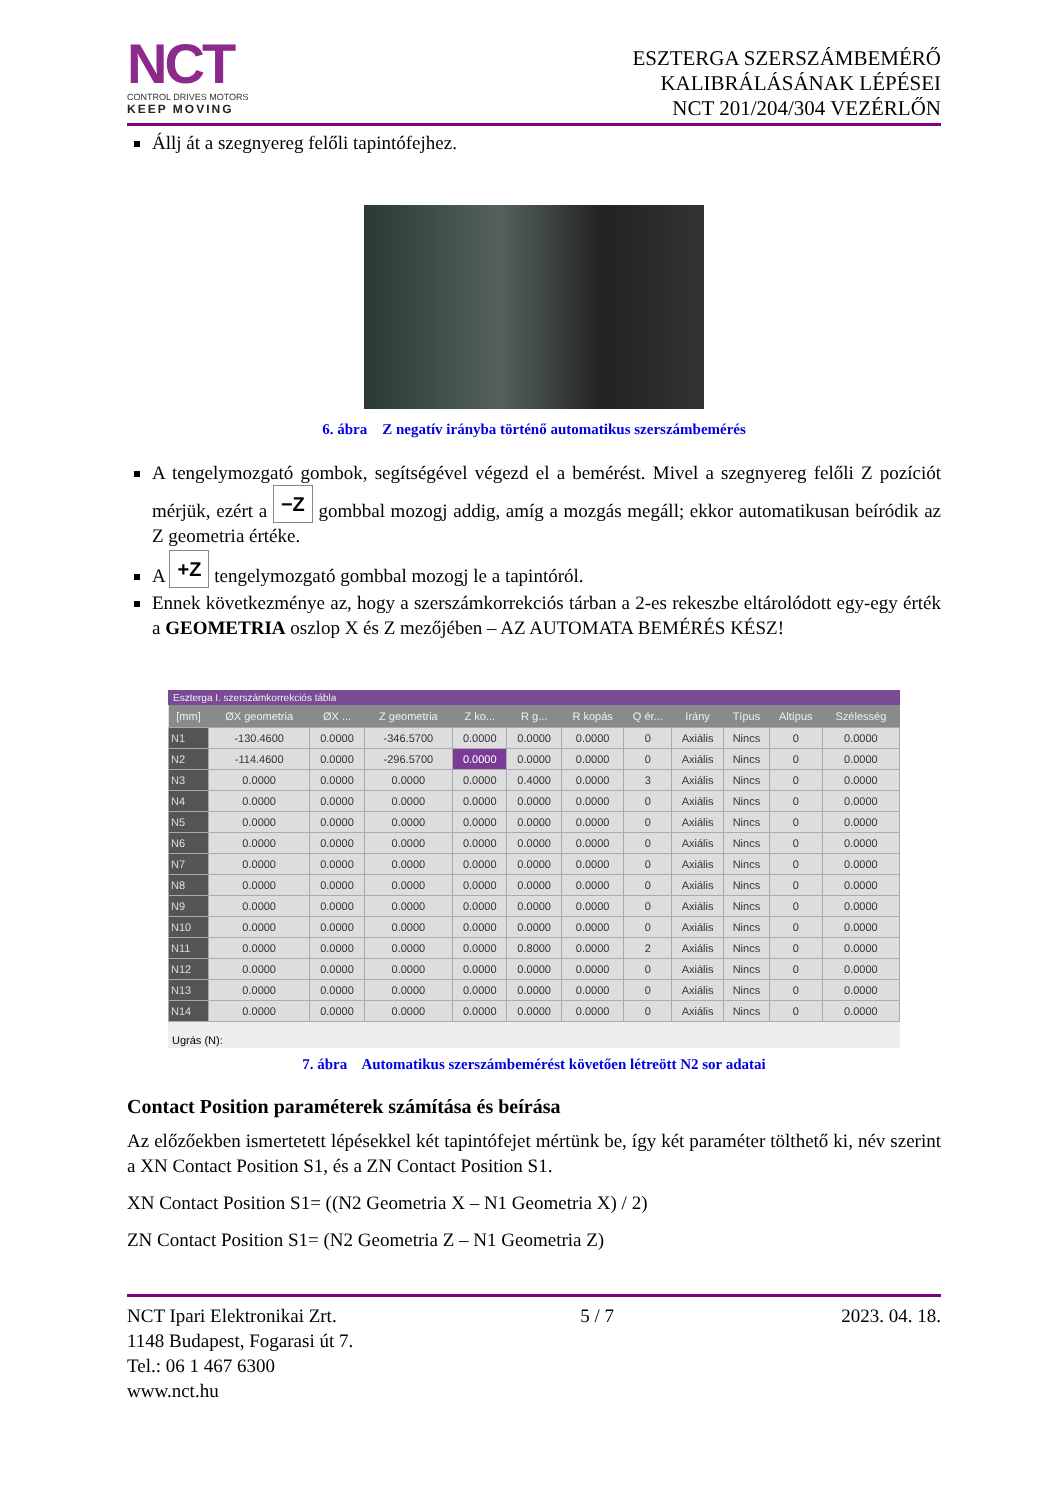NCT
CONTROL DRIVES MOTORS
KEEP MOVING
ESZTERGA SZERSZÁMBEMÉRŐ
KALIBRÁLÁSÁNAK LÉPÉSEI
NCT 201/204/304 VEZÉRLŐN
Állj át a szegnyereg felőli tapintófejhez.
6. ábra Z negatív irányba történő automatikus szerszámbemérés
A tengelymozgató gombok, segítségével végezd el a bemérést. Mivel a szegnyereg felőli Z pozíciót mérjük, ezért a −Z gombbal mozogj addig, amíg a mozgás megáll; ekkor automatikusan beíródik az Z geometria értéke.
A +Z tengelymozgató gombbal mozogj le a tapintóról.
Ennek következménye az, hogy a szerszámkorrekciós tárban a 2-es rekeszbe eltárolódott egy-egy érték a GEOMETRIA oszlop X és Z mezőjében – AZ AUTOMATA BEMÉRÉS KÉSZ!
Esztergа I. szerszámkorrekciós tábla
| [mm] | ØX geometria | ØX ... | Z geometria | Z ko... | R g... | R kopás | Q ér... | Irány | Típus | Altípus | Szélesség |
| --- | --- | --- | --- | --- | --- | --- | --- | --- | --- | --- | --- |
| N1 | -130.4600 | 0.0000 | -346.5700 | 0.0000 | 0.0000 | 0.0000 | 0 | Axiális | Nincs | 0 | 0.0000 |
| N2 | -114.4600 | 0.0000 | -296.5700 | 0.0000 | 0.0000 | 0.0000 | 0 | Axiális | Nincs | 0 | 0.0000 |
| N3 | 0.0000 | 0.0000 | 0.0000 | 0.0000 | 0.4000 | 0.0000 | 3 | Axiális | Nincs | 0 | 0.0000 |
| N4 | 0.0000 | 0.0000 | 0.0000 | 0.0000 | 0.0000 | 0.0000 | 0 | Axiális | Nincs | 0 | 0.0000 |
| N5 | 0.0000 | 0.0000 | 0.0000 | 0.0000 | 0.0000 | 0.0000 | 0 | Axiális | Nincs | 0 | 0.0000 |
| N6 | 0.0000 | 0.0000 | 0.0000 | 0.0000 | 0.0000 | 0.0000 | 0 | Axiális | Nincs | 0 | 0.0000 |
| N7 | 0.0000 | 0.0000 | 0.0000 | 0.0000 | 0.0000 | 0.0000 | 0 | Axiális | Nincs | 0 | 0.0000 |
| N8 | 0.0000 | 0.0000 | 0.0000 | 0.0000 | 0.0000 | 0.0000 | 0 | Axiális | Nincs | 0 | 0.0000 |
| N9 | 0.0000 | 0.0000 | 0.0000 | 0.0000 | 0.0000 | 0.0000 | 0 | Axiális | Nincs | 0 | 0.0000 |
| N10 | 0.0000 | 0.0000 | 0.0000 | 0.0000 | 0.0000 | 0.0000 | 0 | Axiális | Nincs | 0 | 0.0000 |
| N11 | 0.0000 | 0.0000 | 0.0000 | 0.0000 | 0.8000 | 0.0000 | 2 | Axiális | Nincs | 0 | 0.0000 |
| N12 | 0.0000 | 0.0000 | 0.0000 | 0.0000 | 0.0000 | 0.0000 | 0 | Axiális | Nincs | 0 | 0.0000 |
| N13 | 0.0000 | 0.0000 | 0.0000 | 0.0000 | 0.0000 | 0.0000 | 0 | Axiális | Nincs | 0 | 0.0000 |
| N14 | 0.0000 | 0.0000 | 0.0000 | 0.0000 | 0.0000 | 0.0000 | 0 | Axiális | Nincs | 0 | 0.0000 |
Ugrás (N):
7. ábra Automatikus szerszámbemérést követően létreött N2 sor adatai
Contact Position paraméterek számítása és beírása
Az előzőekben ismertetett lépésekkel két tapintófejet mértünk be, így két paraméter tölthető ki, név szerint a XN Contact Position S1, és a ZN Contact Position S1.
XN Contact Position S1= ((N2 Geometria X – N1 Geometria X) / 2)
ZN Contact Position S1= (N2 Geometria Z – N1 Geometria Z)
NCT Ipari Elektronikai Zrt.
1148 Budapest, Fogarasi út 7.
Tel.: 06 1 467 6300
www.nct.hu
5 / 7 2023. 04. 18.